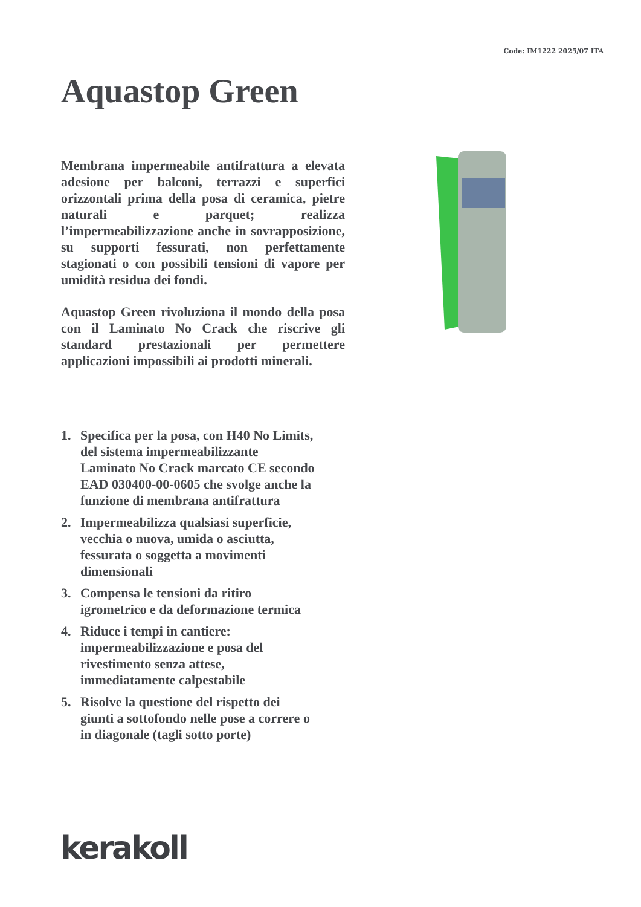Code: IM1222 2025/07 ITA
Aquastop Green
Membrana impermeabile antifrattura a elevata adesione per balconi, terrazzi e superfici orizzontali prima della posa di ceramica, pietre naturali e parquet; realizza l’impermeabilizzazione anche in sovrapposizione, su supporti fessurati, non perfettamente stagionati o con possibili tensioni di vapore per umidità residua dei fondi.
Aquastop Green rivoluziona il mondo della posa con il Laminato No Crack che riscrive gli standard prestazionali per permettere applicazioni impossibili ai prodotti minerali.
1. Specifica per la posa, con H40 No Limits, del sistema impermeabilizzante Laminato No Crack marcato CE secondo EAD 030400-00-0605 che svolge anche la funzione di membrana antifrattura
2. Impermeabilizza qualsiasi superficie, vecchia o nuova, umida o asciutta, fessurata o soggetta a movimenti dimensionali
3. Compensa le tensioni da ritiro igrometrico e da deformazione termica
4. Riduce i tempi in cantiere: impermeabilizzazione e posa del rivestimento senza attese, immediatamente calpestabile
5. Risolve la questione del rispetto dei giunti a sottofondo nelle pose a correre o in diagonale (tagli sotto porte)
kerakoll